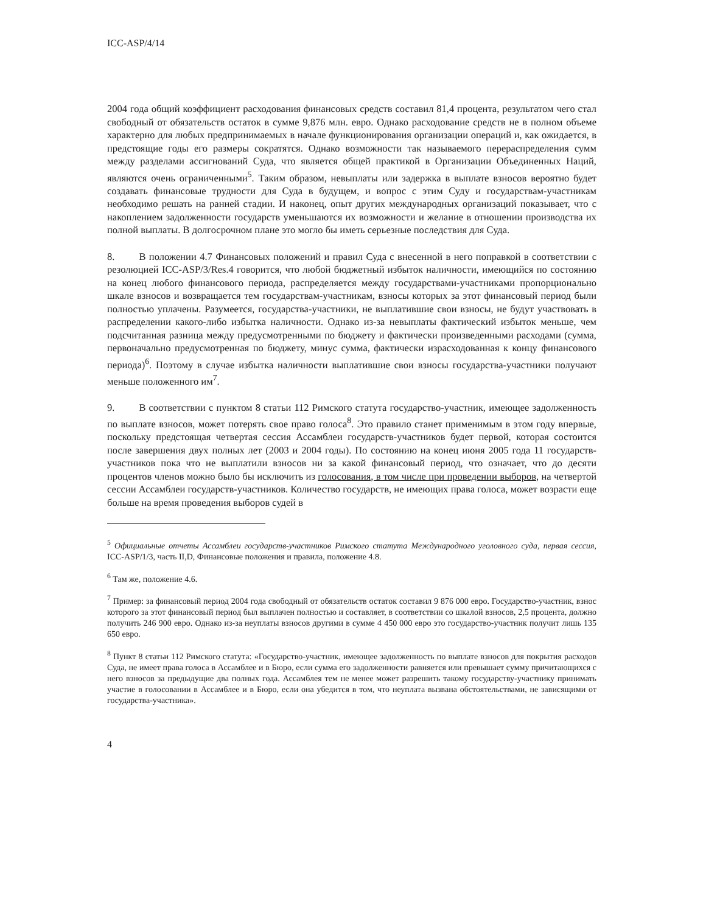ICC-ASP/4/14
2004 года общий коэффициент расходования финансовых средств составил 81,4 процента, результатом чего стал свободный от обязательств остаток в сумме 9,876 млн. евро. Однако расходование средств не в полном объеме характерно для любых предпринимаемых в начале функционирования организации операций и, как ожидается, в предстоящие годы его размеры сократятся. Однако возможности так называемого перераспределения сумм между разделами ассигнований Суда, что является общей практикой в Организации Объединенных Наций, являются очень ограниченными<sup>5</sup>. Таким образом, невыплаты или задержка в выплате взносов вероятно будет создавать финансовые трудности для Суда в будущем, и вопрос с этим Суду и государствам-участникам необходимо решать на ранней стадии. И наконец, опыт других международных организаций показывает, что с накоплением задолженности государств уменьшаются их возможности и желание в отношении производства их полной выплаты. В долгосрочном плане это могло бы иметь серьезные последствия для Суда.
8. В положении 4.7 Финансовых положений и правил Суда с внесенной в него поправкой в соответствии с резолюцией ICC-ASP/3/Res.4 говорится, что любой бюджетный избыток наличности, имеющийся по состоянию на конец любого финансового периода, распределяется между государствами-участниками пропорционально шкале взносов и возвращается тем государствам-участникам, взносы которых за этот финансовый период были полностью уплачены. Разумеется, государства-участники, не выплатившие свои взносы, не будут участвовать в распределении какого-либо избытка наличности. Однако из-за невыплаты фактический избыток меньше, чем подсчитанная разница между предусмотренными по бюджету и фактически произведенными расходами (сумма, первоначально предусмотренная по бюджету, минус сумма, фактически израсходованная к концу финансового периода)<sup>6</sup>. Поэтому в случае избытка наличности выплатившие свои взносы государства-участники получают меньше положенного им<sup>7</sup>.
9. В соответствии с пунктом 8 статьи 112 Римского статута государство-участник, имеющее задолженность по выплате взносов, может потерять свое право голоса<sup>8</sup>. Это правило станет применимым в этом году впервые, поскольку предстоящая четвертая сессия Ассамблеи государств-участников будет первой, которая состоится после завершения двух полных лет (2003 и 2004 годы). По состоянию на конец июня 2005 года 11 государств-участников пока что не выплатили взносов ни за какой финансовый период, что означает, что до десяти процентов членов можно было бы исключить из голосования, в том числе при проведении выборов, на четвертой сессии Ассамблеи государств-участников. Количество государств, не имеющих права голоса, может возрасти еще больше на время проведения выборов судей в
<sup>5</sup> Официальные отчеты Ассамблеи государств-участников Римского статута Международного уголовного суда, первая сессия, ICC-ASP/1/3, часть II,D, Финансовые положения и правила, положение 4.8.
<sup>6</sup> Там же, положение 4.6.
<sup>7</sup> Пример: за финансовый период 2004 года свободный от обязательств остаток составил 9 876 000 евро. Государство-участник, взнос которого за этот финансовый период был выплачен полностью и составляет, в соответствии со шкалой взносов, 2,5 процента, должно получить 246 900 евро. Однако из-за неуплаты взносов другими в сумме 4 450 000 евро это государство-участник получит лишь 135 650 евро.
<sup>8</sup> Пункт 8 статьи 112 Римского статута: «Государство-участник, имеющее задолженность по выплате взносов для покрытия расходов Суда, не имеет права голоса в Ассамблее и в Бюро, если сумма его задолженности равняется или превышает сумму причитающихся с него взносов за предыдущие два полных года. Ассамблея тем не менее может разрешить такому государству-участнику принимать участие в голосовании в Ассамблее и в Бюро, если она убедится в том, что неуплата вызвана обстоятельствами, не зависящими от государства-участника».
4